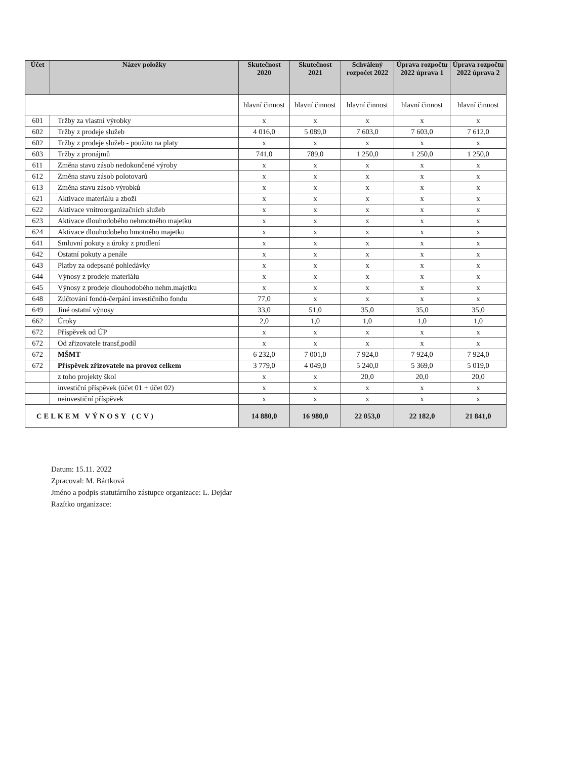| Účet | Název položky | Skutečnost 2020 | Skutečnost 2021 | Schválený rozpočet 2022 | Úprava rozpočtu 2022 úprava 1 | Úprava rozpočtu 2022 úprava 2 |
| --- | --- | --- | --- | --- | --- | --- |
| | | hlavní činnost | hlavní činnost | hlavní činnost | hlavní činnost | hlavní činnost |
| 601 | Tržby za vlastní výrobky | x | x | x | x | x |
| 602 | Tržby z prodeje služeb | 4 016,0 | 5 089,0 | 7 603,0 | 7 603,0 | 7 612,0 |
| 602 | Tržby z prodeje služeb - použito na platy | x | x | x | x | x |
| 603 | Tržby z pronájmů | 741,0 | 789,0 | 1 250,0 | 1 250,0 | 1 250,0 |
| 611 | Změna stavu zásob nedokončené výroby | x | x | x | x | x |
| 612 | Změna stavu zásob polotovarů | x | x | x | x | x |
| 613 | Změna stavu zásob výrobků | x | x | x | x | x |
| 621 | Aktivace materiálu a zboží | x | x | x | x | x |
| 622 | Aktivace vnitroorganizačních služeb | x | x | x | x | x |
| 623 | Aktivace dlouhodobého nehmotného majetku | x | x | x | x | x |
| 624 | Aktivace dlouhodobeho hmotného majetku | x | x | x | x | x |
| 641 | Smluvní pokuty a úroky z prodlení | x | x | x | x | x |
| 642 | Ostatní pokuty a penále | x | x | x | x | x |
| 643 | Platby za odepsané pohledávky | x | x | x | x | x |
| 644 | Výnosy z prodeje materiálu | x | x | x | x | x |
| 645 | Výnosy z prodeje dlouhodobého nehm.majetku | x | x | x | x | x |
| 648 | Zúčtování fondů-čerpání investičního fondu | 77,0 | x | x | x | x |
| 649 | Jiné ostatní výnosy | 33,0 | 51,0 | 35,0 | 35,0 | 35,0 |
| 662 | Úroky | 2,0 | 1,0 | 1,0 | 1,0 | 1,0 |
| 672 | Příspěvek od ÚP | x | x | x | x | x |
| 672 | Od zřizovatele transf,podíl | x | x | x | x | x |
| 672 | MŠMT | 6 232,0 | 7 001,0 | 7 924,0 | 7 924,0 | 7 924,0 |
| 672 | Příspěvek zřizovatele na provoz celkem | 3 779,0 | 4 049,0 | 5 240,0 | 5 369,0 | 5 019,0 |
| | z toho projekty škol | x | x | 20,0 | 20,0 | 20,0 |
| | investiční příspěvek (účet 01 + účet 02) | x | x | x | x | x |
| | neinvestiční příspěvek | x | x | x | x | x |
| CELKEM VÝNOSY (CV) | | 14 880,0 | 16 980,0 | 22 053,0 | 22 182,0 | 21 841,0 |
Datum: 15.11. 2022
Zpracoval: M. Bártková
Jméno a podpis statutárního zástupce organizace: L. Dejdar
Razítko organizace: